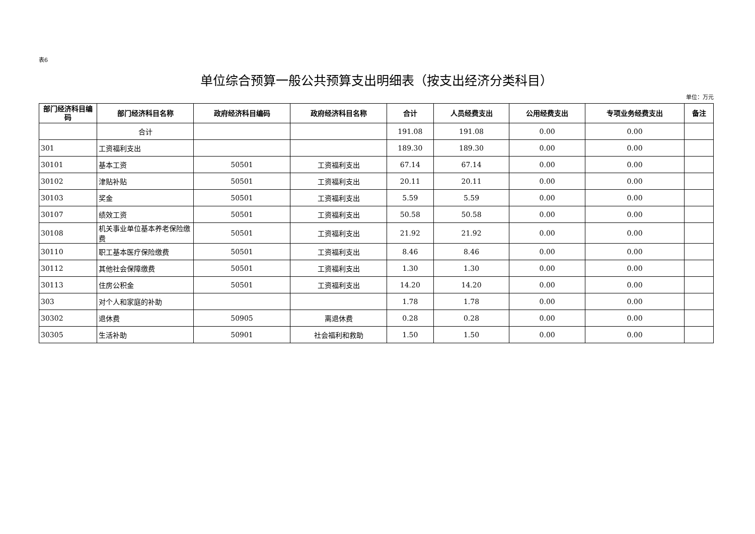表6
单位综合预算一般公共预算支出明细表（按支出经济分类科目）
单位：万元
| 部门经济科目编码 | 部门经济科目名称 | 政府经济科目编码 | 政府经济科目名称 | 合计 | 人员经费支出 | 公用经费支出 | 专项业务经费支出 | 备注 |
| --- | --- | --- | --- | --- | --- | --- | --- | --- |
| | 合计 | | | 191.08 | 191.08 | 0.00 | 0.00 | |
| 301 | 工资福利支出 | | | 189.30 | 189.30 | 0.00 | 0.00 | |
| 30101 | 基本工资 | 50501 | 工资福利支出 | 67.14 | 67.14 | 0.00 | 0.00 | |
| 30102 | 津贴补贴 | 50501 | 工资福利支出 | 20.11 | 20.11 | 0.00 | 0.00 | |
| 30103 | 奖金 | 50501 | 工资福利支出 | 5.59 | 5.59 | 0.00 | 0.00 | |
| 30107 | 绩效工资 | 50501 | 工资福利支出 | 50.58 | 50.58 | 0.00 | 0.00 | |
| 30108 | 机关事业单位基本养老保险缴费 | 50501 | 工资福利支出 | 21.92 | 21.92 | 0.00 | 0.00 | |
| 30110 | 职工基本医疗保险缴费 | 50501 | 工资福利支出 | 8.46 | 8.46 | 0.00 | 0.00 | |
| 30112 | 其他社会保障缴费 | 50501 | 工资福利支出 | 1.30 | 1.30 | 0.00 | 0.00 | |
| 30113 | 住房公积金 | 50501 | 工资福利支出 | 14.20 | 14.20 | 0.00 | 0.00 | |
| 303 | 对个人和家庭的补助 | | | 1.78 | 1.78 | 0.00 | 0.00 | |
| 30302 | 退休费 | 50905 | 离退休费 | 0.28 | 0.28 | 0.00 | 0.00 | |
| 30305 | 生活补助 | 50901 | 社会福利和救助 | 1.50 | 1.50 | 0.00 | 0.00 | |